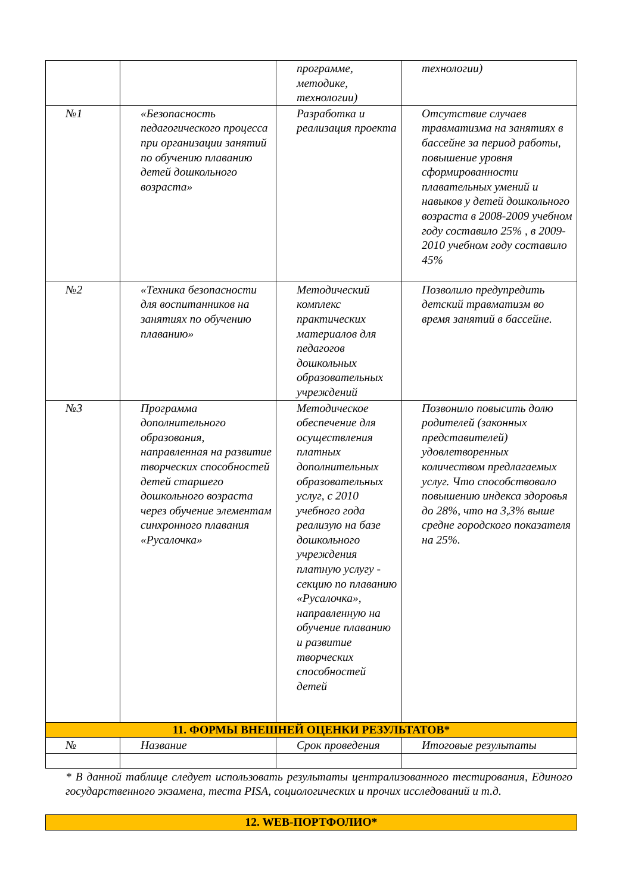| | | программе, методике, технологии) | технологии) |
| №1 | «Безопасность педагогического процесса при организации занятий по обучению плаванию детей дошкольного возраста» | Разработка и реализация проекта | Отсутствие случаев травматизма на занятиях в бассейне за период работы, повышение уровня сформированности плавательных умений и навыков у детей дошкольного возраста в 2008-2009 учебном году составило 25% , в 2009-2010 учебном году составило 45% |
| №2 | «Техника безопасности для воспитанников на занятиях по обучению плаванию» | Методический комплекс практических материалов для педагогов дошкольных образовательных учреждений | Позволило предупредить детский травматизм во время занятий в бассейне. |
| №3 | Программа дополнительного образования, направленная на развитие творческих способностей детей старшего дошкольного возраста через обучение элементам синхронного плавания «Русалочка» | Методическое обеспечение для осуществления платных дополнительных образовательных услуг, с 2010 учебного года реализую на базе дошкольного учреждения платную услугу - секцию по плаванию «Русалочка», направленную на обучение плаванию и развитие творческих способностей детей | Позвонило повысить долю родителей (законных представителей) удовлетворенных количеством предлагаемых услуг. Что способствовало повышению индекса здоровья до 28%, что на 3,3% выше средне городского показателя на 25%. |
| 11. ФОРМЫ ВНЕШНЕЙ ОЦЕНКИ РЕЗУЛЬТАТОВ* | | | |
| № | Название | Срок проведения | Итоговые результаты |
* В данной таблице следует использовать результаты централизованного тестирования, Единого государственного экзамена, теста PISA, социологических и прочих исследований и т.д.
| 12. WEB-ПОРТФОЛИО* |